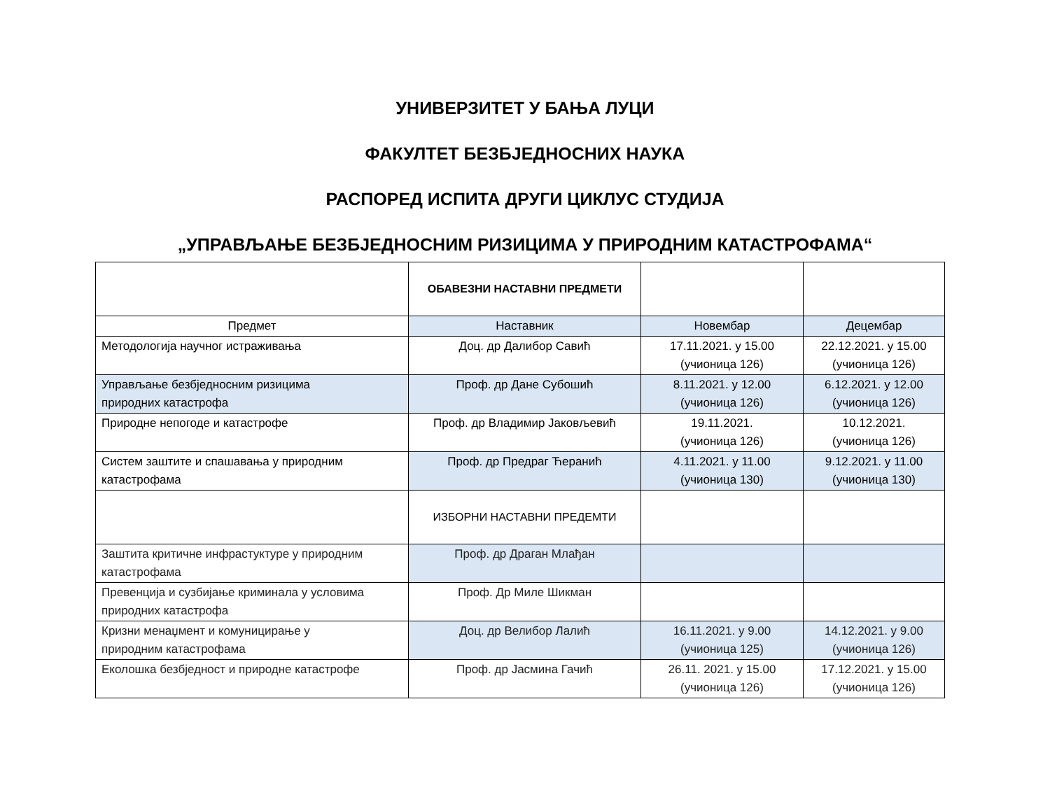УНИВЕРЗИТЕТ У БАЊА ЛУЦИ
ФАКУЛТЕТ БЕЗБЈЕДНОСНИХ НАУКА
РАСПОРЕД ИСПИТА ДРУГИ ЦИКЛУС СТУДИЈА
„УПРАВЉАЊЕ БЕЗБЈЕДНОСНИМ РИЗИЦИМА У ПРИРОДНИМ КАТАСТРОФАМА“
| | ОБАВЕЗНИ НАСТАВНИ ПРЕДМЕТИ | | |
| Предмет | Наставник | Новембар | Децембар |
| Методологија научног истраживања | Доц. др Далибор Савић | 17.11.2021. у 15.00 (учионица 126) | 22.12.2021. у 15.00 (учионица 126) |
| Управљање безбједносним ризицима природних катастрофа | Проф. др Дане Субошић | 8.11.2021. у 12.00 (учионица 126) | 6.12.2021. у 12.00 (учионица 126) |
| Природне непогоде и катастрофе | Проф. др Владимир Јаковљевић | 19.11.2021. (учионица 126) | 10.12.2021. (учионица 126) |
| Систем заштите и спашавања у природним катастрофама | Проф. др Предраг Ћеранић | 4.11.2021. у 11.00 (учионица 130) | 9.12.2021. у 11.00 (учионица 130) |
| | ИЗБОРНИ НАСТАВНИ ПРЕДЕМТИ | | |
| Заштита критичне инфрастуктуре у природним катастрофама | Проф. др Драган Млађан | | |
| Превенција и сузбијање криминала у условима природних катастрофа | Проф. Др Миле Шикман | | |
| Кризни менаџмент и комуницирање у природним катастрофама | Доц. др Велибор Лалић | 16.11.2021. у 9.00 (учионица 125) | 14.12.2021. у 9.00 (учионица 126) |
| Еколошка безбједност и природне катастрофе | Проф. др Јасмина Гачић | 26.11. 2021. у 15.00 (учионица 126) | 17.12.2021. у 15.00 (учионица 126) |